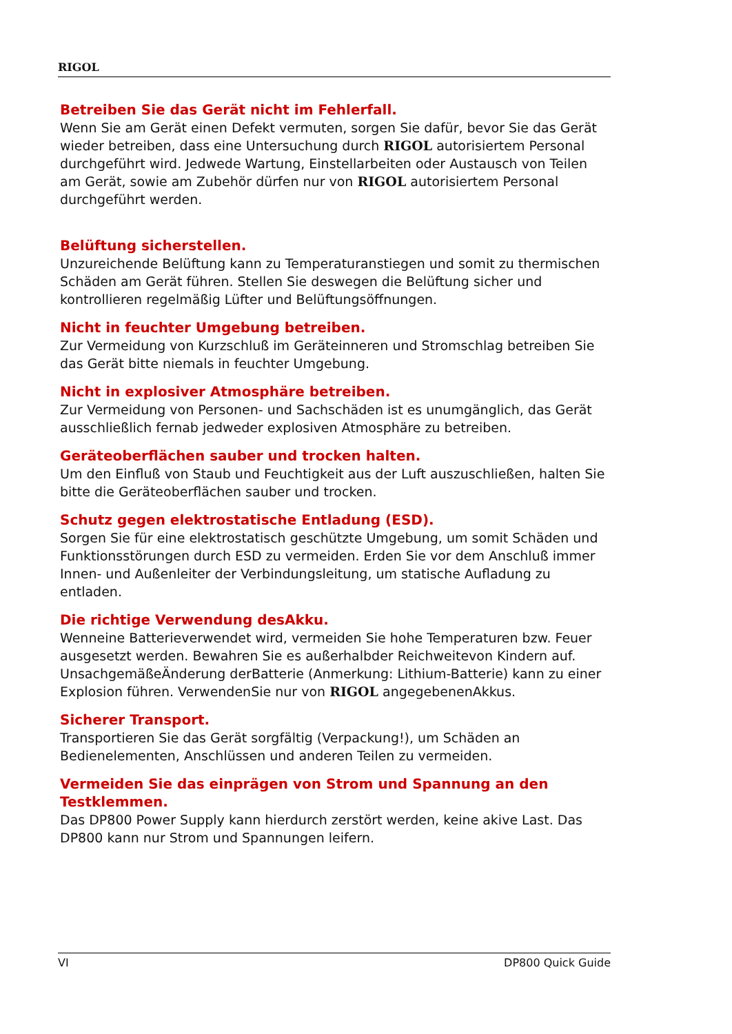RIGOL
Betreiben Sie das Gerät nicht im Fehlerfall.
Wenn Sie am Gerät einen Defekt vermuten, sorgen Sie dafür, bevor Sie das Gerät wieder betreiben, dass eine Untersuchung durch RIGOL autorisiertem Personal durchgeführt wird. Jedwede Wartung, Einstellarbeiten oder Austausch von Teilen am Gerät, sowie am Zubehör dürfen nur von RIGOL autorisiertem Personal durchgeführt werden.
Belüftung sicherstellen.
Unzureichende Belüftung kann zu Temperaturanstiegen und somit zu thermischen Schäden am Gerät führen. Stellen Sie deswegen die Belüftung sicher und kontrollieren regelmäßig Lüfter und Belüftungsöffnungen.
Nicht in feuchter Umgebung betreiben.
Zur Vermeidung von Kurzschluß im Geräteinneren und Stromschlag betreiben Sie das Gerät bitte niemals in feuchter Umgebung.
Nicht in explosiver Atmosphäre betreiben.
Zur Vermeidung von Personen- und Sachschäden ist es unumgänglich, das Gerät ausschließlich fernab jedweder explosiven Atmosphäre zu betreiben.
Geräteoberflächen sauber und trocken halten.
Um den Einfluß von Staub und Feuchtigkeit aus der Luft auszuschließen, halten Sie bitte die Geräteoberflächen sauber und trocken.
Schutz gegen elektrostatische Entladung (ESD).
Sorgen Sie für eine elektrostatisch geschützte Umgebung, um somit Schäden und Funktionsstörungen durch ESD zu vermeiden. Erden Sie vor dem Anschluß immer Innen- und Außenleiter der Verbindungsleitung, um statische Aufladung zu entladen.
Die richtige Verwendung desAkku.
Wenneine Batterieverwendet wird, vermeiden Sie hohe Temperaturen bzw. Feuer ausgesetzt werden. Bewahren Sie es außerhalbder Reichweitevon Kindern auf. UnsachgemäßeÄnderung derBatterie (Anmerkung: Lithium-Batterie) kann zu einer Explosion führen. VerwendenSie nur von RIGOL angegebenenAkkus.
Sicherer Transport.
Transportieren Sie das Gerät sorgfältig (Verpackung!), um Schäden an Bedienelementen, Anschlüssen und anderen Teilen zu vermeiden.
Vermeiden Sie das einprägen von Strom und Spannung an den Testklemmen.
Das DP800 Power Supply kann hierdurch zerstört werden, keine akive Last. Das DP800 kann nur Strom und Spannungen leifern.
VI DP800 Quick Guide